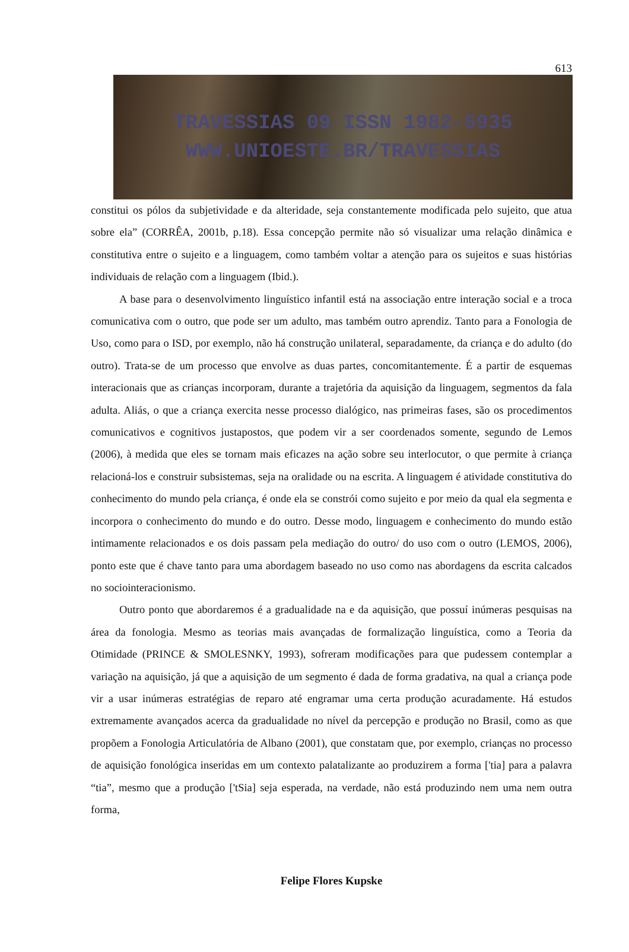613
TRAVESSIAS 09 ISSN 1982-5935
WWW.UNIOESTE.BR/TRAVESSIAS
constitui os pólos da subjetividade e da alteridade, seja constantemente modificada pelo sujeito, que atua sobre ela” (CORRÊA, 2001b, p.18). Essa concepção permite não só visualizar uma relação dinâmica e constitutiva entre o sujeito e a linguagem, como também voltar a atenção para os sujeitos e suas histórias individuais de relação com a linguagem (Ibid.).
A base para o desenvolvimento linguístico infantil está na associação entre interação social e a troca comunicativa com o outro, que pode ser um adulto, mas também outro aprendiz. Tanto para a Fonologia de Uso, como para o ISD, por exemplo, não há construção unilateral, separadamente, da criança e do adulto (do outro). Trata-se de um processo que envolve as duas partes, concomitantemente. É a partir de esquemas interacionais que as crianças incorporam, durante a trajetória da aquisição da linguagem, segmentos da fala adulta. Aliás, o que a criança exercita nesse processo dialógico, nas primeiras fases, são os procedimentos comunicativos e cognitivos justapostos, que podem vir a ser coordenados somente, segundo de Lemos (2006), à medida que eles se tornam mais eficazes na ação sobre seu interlocutor, o que permite à criança relacioná-los e construir subsistemas, seja na oralidade ou na escrita. A linguagem é atividade constitutiva do conhecimento do mundo pela criança, é onde ela se constrói como sujeito e por meio da qual ela segmenta e incorpora o conhecimento do mundo e do outro. Desse modo, linguagem e conhecimento do mundo estão intimamente relacionados e os dois passam pela mediação do outro/ do uso com o outro (LEMOS, 2006), ponto este que é chave tanto para uma abordagem baseado no uso como nas abordagens da escrita calcados no sociointeracionismo.
Outro ponto que abordaremos é a gradualidade na e da aquisição, que possuí inúmeras pesquisas na área da fonologia. Mesmo as teorias mais avançadas de formalização linguística, como a Teoria da Otimidade (PRINCE & SMOLESNKY, 1993), sofreram modificações para que pudessem contemplar a variação na aquisição, já que a aquisição de um segmento é dada de forma gradativa, na qual a criança pode vir a usar inúmeras estratégias de reparo até engramar uma certa produção acuradamente. Há estudos extremamente avançados acerca da gradualidade no nível da percepção e produção no Brasil, como as que propõem a Fonologia Articulatória de Albano (2001), que constatam que, por exemplo, crianças no processo de aquisição fonológica inseridas em um contexto palatalizante ao produzirem a forma ['tia] para a palavra “tia”, mesmo que a produção ['tSia] seja esperada, na verdade, não está produzindo nem uma nem outra forma,
Felipe Flores Kupske